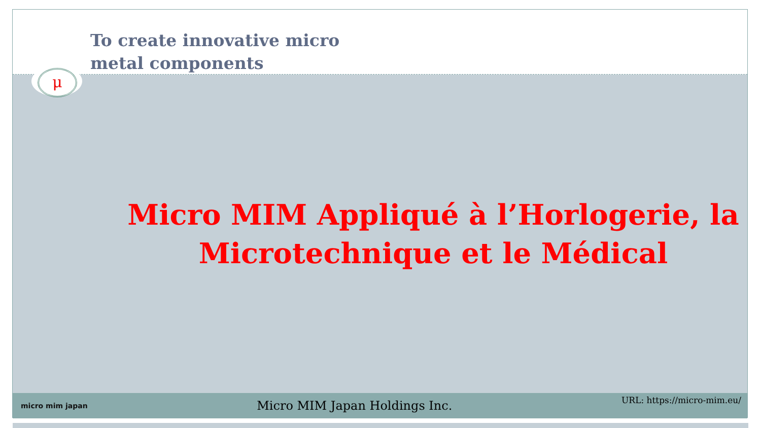To create innovative micro
metal components
Micro MIM Appliqué à l’Horlogerie, la
Microtechnique et le Médical
micro mim japan
Micro MIM Japan Holdings Inc.
URL: https://micro-mim.eu/
μ